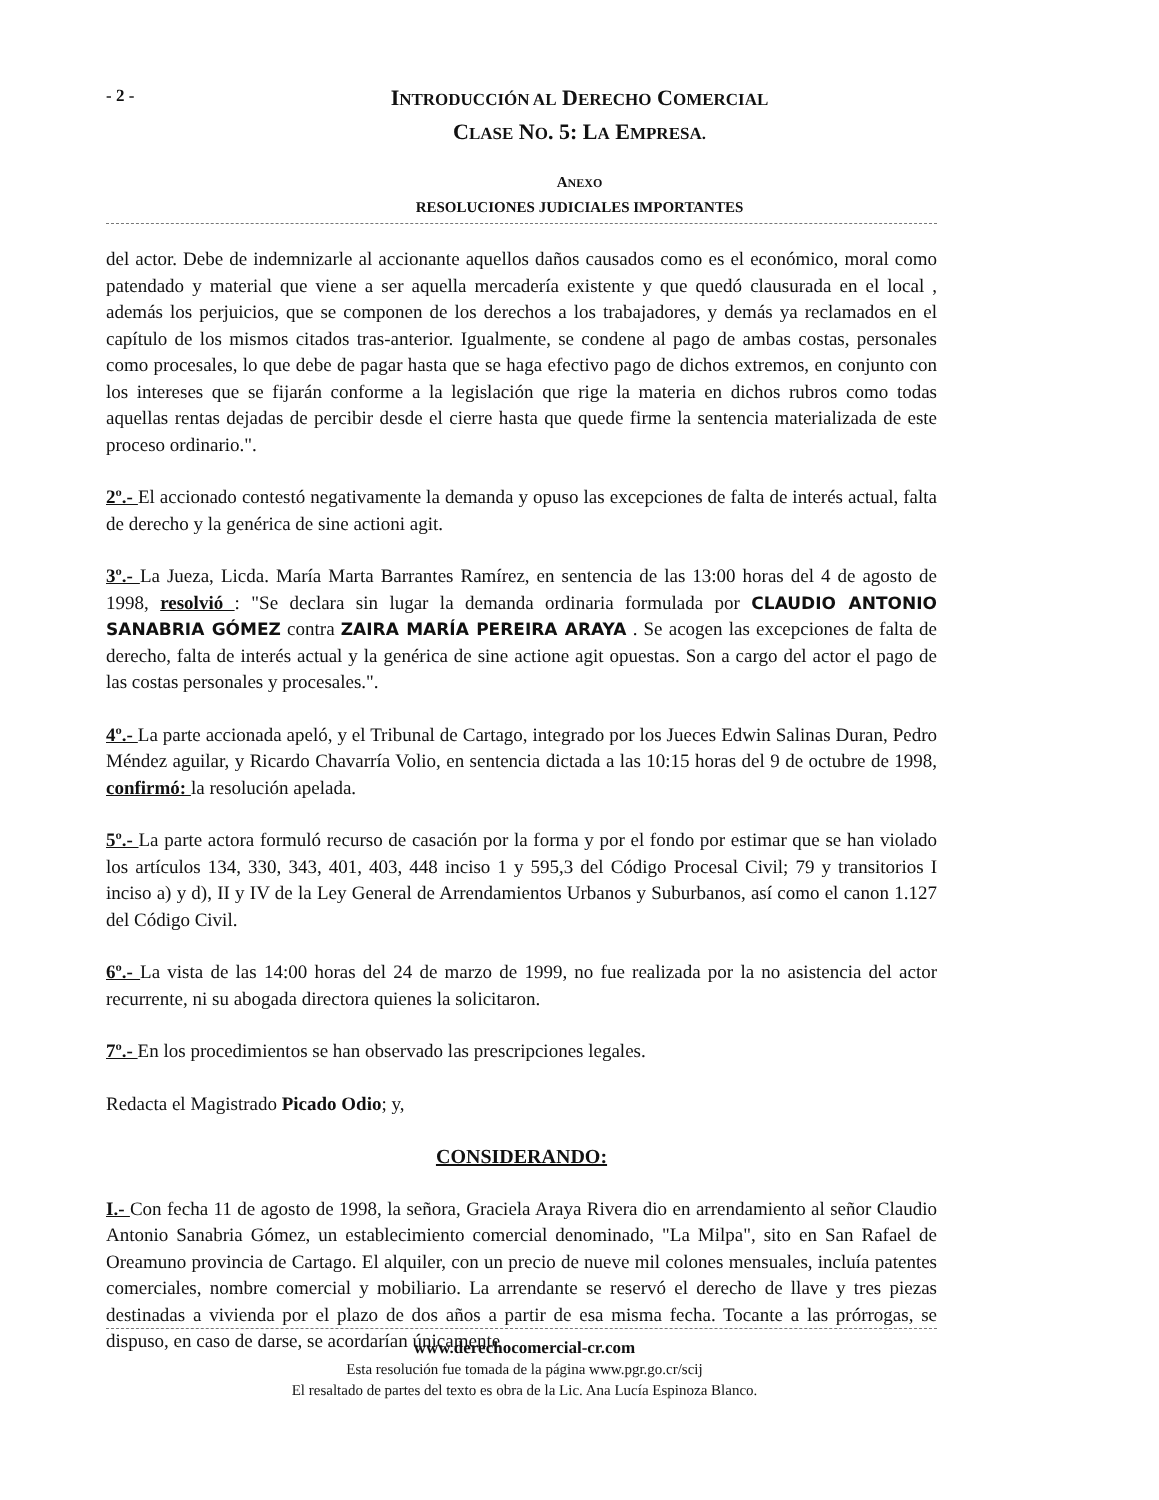- 2 -
INTRODUCCIÓN AL DERECHO COMERCIAL
CLASE NO. 5: LA EMPRESA.
ANEXO
RESOLUCIONES JUDICIALES IMPORTANTES
del actor. Debe de indemnizarle al accionante aquellos daños causados como es el económico, moral como patendado y material que viene a ser aquella mercadería existente y que quedó clausurada en el local , además los perjuicios, que se componen de los derechos a los trabajadores, y demás ya reclamados en el capítulo de los mismos citados tras-anterior. Igualmente, se condene al pago de ambas costas, personales como procesales, lo que debe de pagar hasta que se haga efectivo pago de dichos extremos, en conjunto con los intereses que se fijarán conforme a la legislación que rige la materia en dichos rubros como todas aquellas rentas dejadas de percibir desde el cierre hasta que quede firme la sentencia materializada de este proceso ordinario.".
2º.- El accionado contestó negativamente la demanda y opuso las excepciones de falta de interés actual, falta de derecho y la genérica de sine actioni agit.
3º.- La Jueza, Licda. María Marta Barrantes Ramírez, en sentencia de las 13:00 horas del 4 de agosto de 1998, resolvió : "Se declara sin lugar la demanda ordinaria formulada por CLAUDIO ANTONIO SANABRIA GÓMEZ contra ZAIRA MARÍA PEREIRA ARAYA . Se acogen las excepciones de falta de derecho, falta de interés actual y la genérica de sine actione agit opuestas. Son a cargo del actor el pago de las costas personales y procesales.".
4º.- La parte accionada apeló, y el Tribunal de Cartago, integrado por los Jueces Edwin Salinas Duran, Pedro Méndez aguilar, y Ricardo Chavarría Volio, en sentencia dictada a las 10:15 horas del 9 de octubre de 1998, confirmó: la resolución apelada.
5º.- La parte actora formuló recurso de casación por la forma y por el fondo por estimar que se han violado los artículos 134, 330, 343, 401, 403, 448 inciso 1 y 595,3 del Código Procesal Civil; 79 y transitorios I inciso a) y d), II y IV de la Ley General de Arrendamientos Urbanos y Suburbanos, así como el canon 1.127 del Código Civil.
6º.- La vista de las 14:00 horas del 24 de marzo de 1999, no fue realizada por la no asistencia del actor recurrente, ni su abogada directora quienes la solicitaron.
7º.- En los procedimientos se han observado las prescripciones legales.
Redacta el Magistrado Picado Odio; y,
CONSIDERANDO:
I.- Con fecha 11 de agosto de 1998, la señora, Graciela Araya Rivera dio en arrendamiento al señor Claudio Antonio Sanabria Gómez, un establecimiento comercial denominado, "La Milpa", sito en San Rafael de Oreamuno provincia de Cartago. El alquiler, con un precio de nueve mil colones mensuales, incluía patentes comerciales, nombre comercial y mobiliario. La arrendante se reservó el derecho de llave y tres piezas destinadas a vivienda por el plazo de dos años a partir de esa misma fecha. Tocante a las prórrogas, se dispuso, en caso de darse, se acordarían únicamente
www.derechocomercial-cr.com
Esta resolución fue tomada de la página www.pgr.go.cr/scij
El resaltado de partes del texto es obra de la Lic. Ana Lucía Espinoza Blanco.